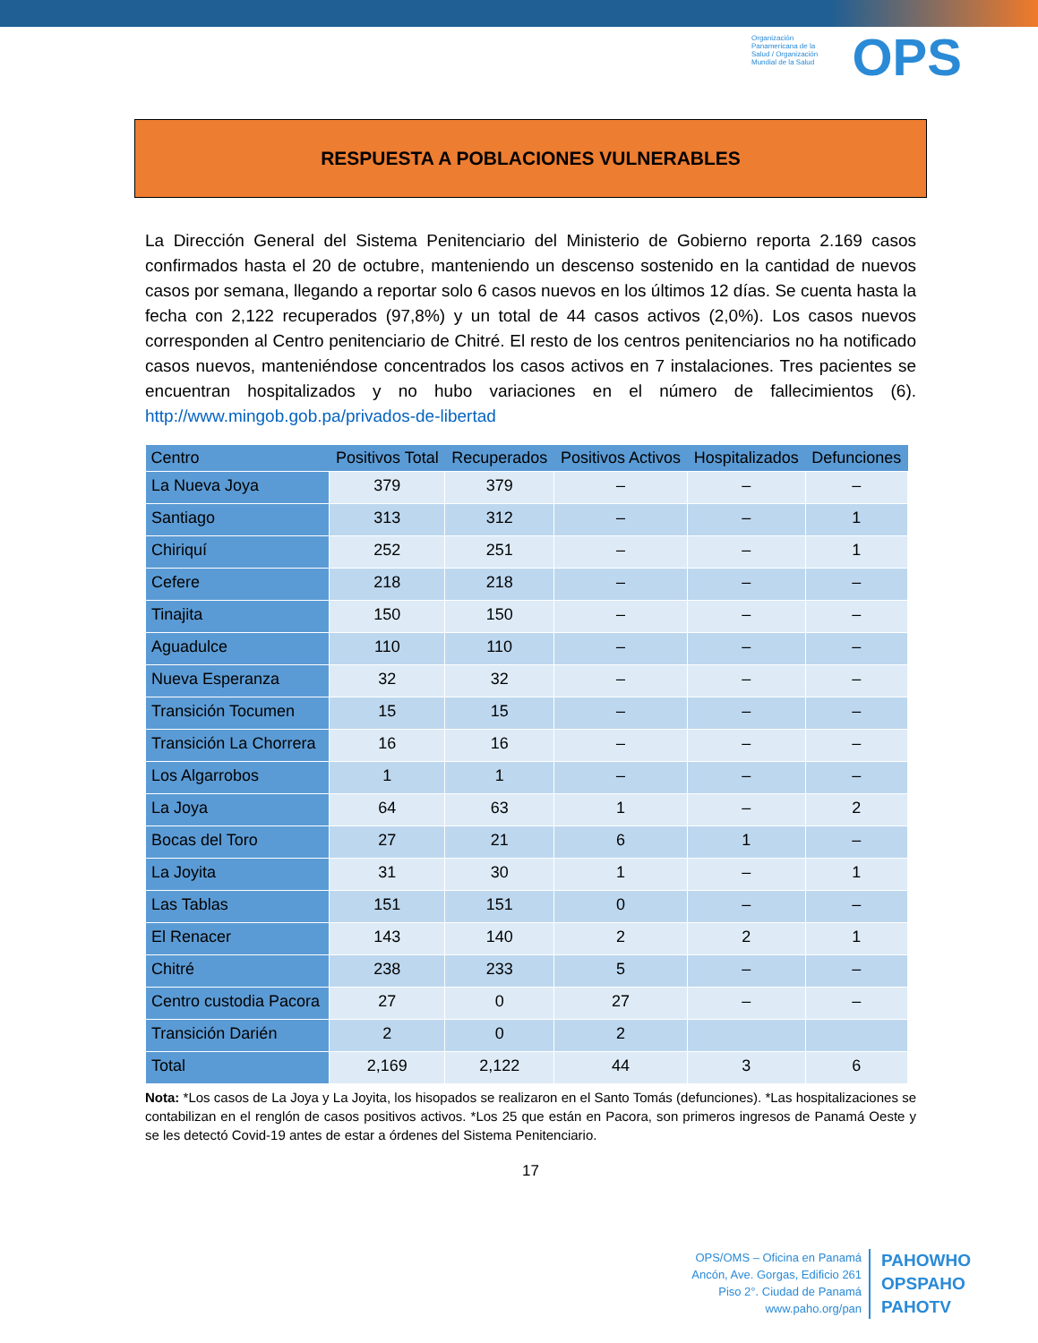Organización Panamericana de la Salud / Organización Mundial de la Salud
OPS
RESPUESTA A POBLACIONES VULNERABLES
La Dirección General del Sistema Penitenciario del Ministerio de Gobierno reporta 2.169 casos confirmados hasta el 20 de octubre, manteniendo un descenso sostenido en la cantidad de nuevos casos por semana, llegando a reportar solo 6 casos nuevos en los últimos 12 días. Se cuenta hasta la fecha con 2,122 recuperados (97,8%) y un total de 44 casos activos (2,0%). Los casos nuevos corresponden al Centro penitenciario de Chitré. El resto de los centros penitenciarios no ha notificado casos nuevos, manteniéndose concentrados los casos activos en 7 instalaciones. Tres pacientes se encuentran hospitalizados y no hubo variaciones en el número de fallecimientos (6). http://www.mingob.gob.pa/privados-de-libertad
| Centro | Positivos Total | Recuperados | Positivos Activos | Hospitalizados | Defunciones |
| --- | --- | --- | --- | --- | --- |
| La Nueva Joya | 379 | 379 | – | – | – |
| Santiago | 313 | 312 | – | – | 1 |
| Chiriquí | 252 | 251 | – | – | 1 |
| Cefere | 218 | 218 | – | – | – |
| Tinajita | 150 | 150 | – | – | – |
| Aguadulce | 110 | 110 | – | – | – |
| Nueva Esperanza | 32 | 32 | – | – | – |
| Transición Tocumen | 15 | 15 | – | – | – |
| Transición La Chorrera | 16 | 16 | – | – | – |
| Los Algarrobos | 1 | 1 | – | – | – |
| La Joya | 64 | 63 | 1 | – | 2 |
| Bocas del Toro | 27 | 21 | 6 | 1 | – |
| La Joyita | 31 | 30 | 1 | – | 1 |
| Las Tablas | 151 | 151 | 0 | – | – |
| El Renacer | 143 | 140 | 2 | 2 | 1 |
| Chitré | 238 | 233 | 5 | – | – |
| Centro custodia Pacora | 27 | 0 | 27 | – | – |
| Transición Darién | 2 | 0 | 2 | | |
| Total | 2,169 | 2,122 | 44 | 3 | 6 |
Nota: *Los casos de La Joya y La Joyita, los hisopados se realizaron en el Santo Tomás (defunciones). *Las hospitalizaciones se contabilizan en el renglón de casos positivos activos. *Los 25 que están en Pacora, son primeros ingresos de Panamá Oeste y se les detectó Covid-19 antes de estar a órdenes del Sistema Penitenciario.
17
OPS/OMS – Oficina en Panamá
Ancón, Ave. Gorgas, Edificio 261
Piso 2°. Ciudad de Panamá
www.paho.org/pan
PAHOWHO
OPSPAHO
PAHOTV